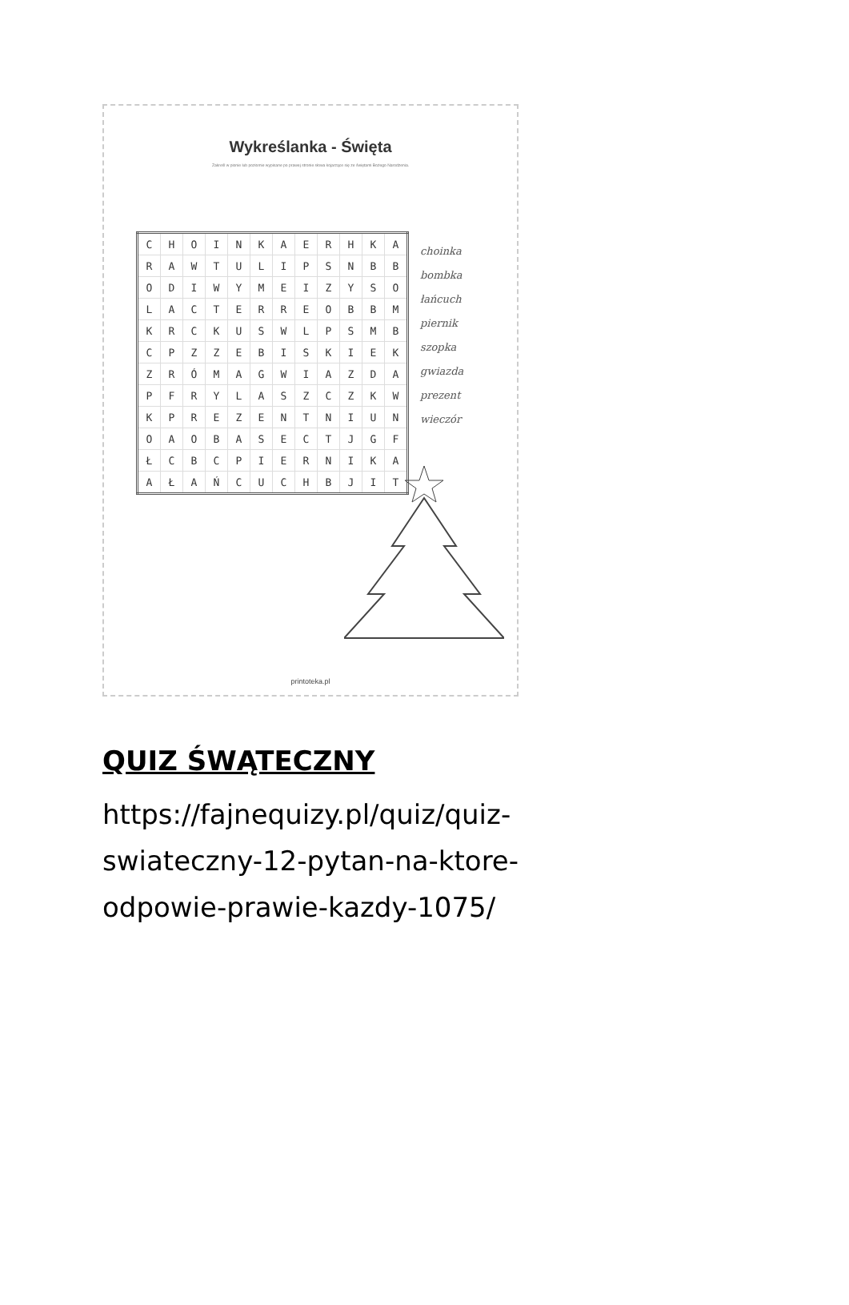Wykreślanka - Święta
Zakreśl w pionie lub poziomie wypisane po prawej stronie słowa kojarzące się ze świętami Bożego Narodzenia.
| C | H | O | I | N | K | A | E | R | H | K | A |
| R | A | W | T | U | L | I | P | S | N | B | B |
| O | D | I | W | Y | M | E | I | Z | Y | S | O |
| L | A | C | T | E | R | R | E | O | B | B | M |
| K | R | C | K | U | S | W | L | P | S | M | B |
| C | P | Z | Z | E | B | I | S | K | I | E | K |
| Z | R | Ó | M | A | G | W | I | A | Z | D | A |
| P | F | R | Y | L | A | S | Z | C | Z | K | W |
| K | P | R | E | Z | E | N | T | N | I | U | N |
| O | A | O | B | A | S | E | C | T | J | G | F |
| Ł | C | B | C | P | I | E | R | N | I | K | A |
| A | Ł | A | Ń | C | U | C | H | B | J | I | T |
choinka
bombka
łańcuch
piernik
szopka
gwiazda
prezent
wieczór
printoteka.pl
QUIZ ŚWĄTECZNY
https://fajnequizy.pl/quiz/quiz-
swiateczny-12-pytan-na-ktore-
odpowie-prawie-kazdy-1075/